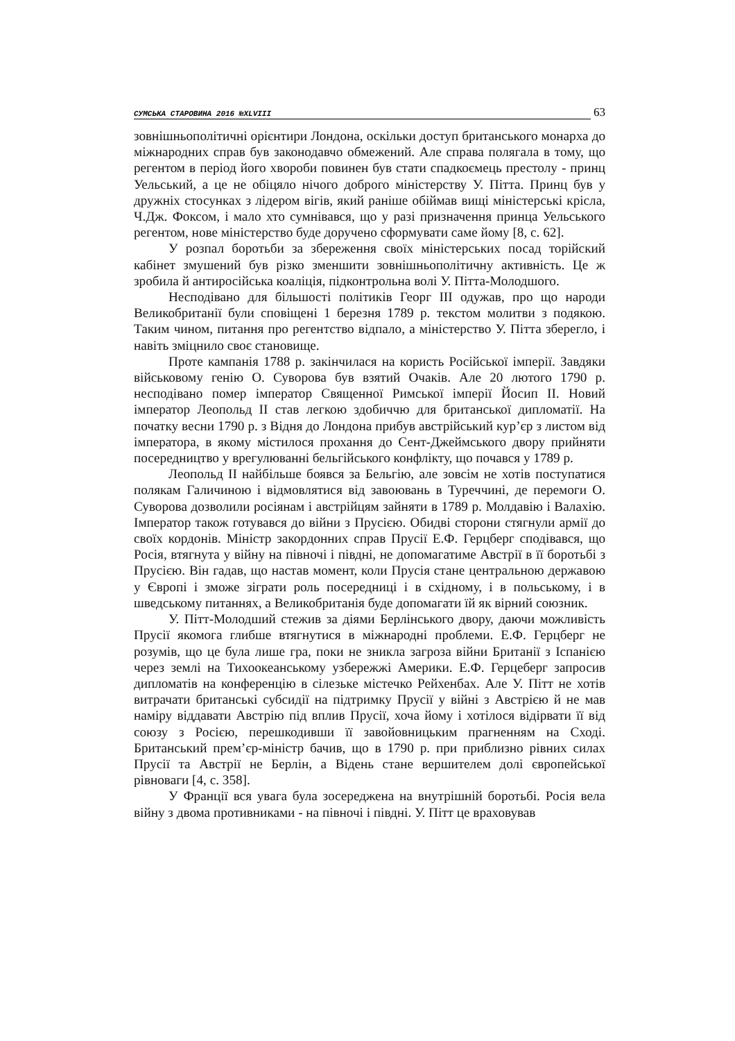СУМСЬКА СТАРОВИНА 2016 №XLVIII
63
зовнішньополітичні орієнтири Лондона, оскільки доступ британського монарха до міжнародних справ був законодавчо обмежений. Але справа полягала в тому, що регентом в період його хвороби повинен був стати спадкоємець престолу - принц Уельський, а це не обіцяло нічого доброго міністерству У. Пітта. Принц був у дружніх стосунках з лідером вігів, який раніше обіймав вищі міністерські крісла, Ч.Дж. Фоксом, і мало хто сумнівався, що у разі призначення принца Уельського регентом, нове міністерство буде доручено сформувати саме йому [8, с. 62].
У розпал боротьби за збереження своїх міністерських посад торійский кабінет змушений був різко зменшити зовнішньополітичну активність. Це ж зробила й антиросійська коаліція, підконтрольна волі У. Пітта-Молодшого.
Несподівано для більшості політиків Георг III одужав, про що народи Великобританії були сповіщені 1 березня 1789 р. текстом молитви з подякою. Таким чином, питання про регентство відпало, а міністерство У. Пітта зберегло, і навіть зміцнило своє становище.
Проте кампанія 1788 р. закінчилася на користь Російської імперії. Завдяки військовому генію О. Суворова був взятий Очаків. Але 20 лютого 1790 р. несподівано помер імператор Священної Римської імперії Йосип II. Новий імператор Леопольд II став легкою здобиччю для британської дипломатії. На початку весни 1790 р. з Відня до Лондона прибув австрійський кур’єр з листом від імператора, в якому містилося прохання до Сент-Джеймського двору прийняти посередництво у врегулюванні бельгійського конфлікту, що почався у 1789 р.
Леопольд II найбільше боявся за Бельгію, але зовсім не хотів поступатися полякам Галичиною і відмовлятися від завоювань в Туреччині, де перемоги О. Суворова дозволили росіянам і австрійцям зайняти в 1789 р. Молдавію і Валахію. Імператор також готувався до війни з Прусією. Обидві сторони стягнули армії до своїх кордонів. Міністр закордонних справ Прусії Е.Ф. Герцберг сподівався, що Росія, втягнута у війну на півночі і півдні, не допомагатиме Австрії в її боротьбі з Прусією. Він гадав, що настав момент, коли Прусія стане центральною державою у Європі і зможе зіграти роль посередниці і в східному, і в польському, і в шведському питаннях, а Великобританія буде допомагати їй як вірний союзник.
У. Пітт-Молодший стежив за діями Берлінського двору, даючи можливість Прусії якомога глибше втягнутися в міжнародні проблеми. Е.Ф. Герцберг не розумів, що це була лише гра, поки не зникла загроза війни Британії з Іспанією через землі на Тихоокеанському узбережжі Америки. Е.Ф. Герцеберг запросив дипломатів на конференцію в сілезьке містечко Рейхенбах. Але У. Пітт не хотів витрачати британські субсидії на підтримку Прусії у війні з Австрією й не мав наміру віддавати Австрію під вплив Прусії, хоча йому і хотілося відірвати її від союзу з Росією, перешкодивши її завойовницьким прагненням на Сході. Британський прем’єр-міністр бачив, що в 1790 р. при приблизно рівних силах Прусії та Австрії не Берлін, а Відень стане вершителем долі європейської рівноваги [4, с. 358].
У Франції вся увага була зосереджена на внутрішній боротьбі. Росія вела війну з двома противниками - на півночі і півдні. У. Пітт це враховував